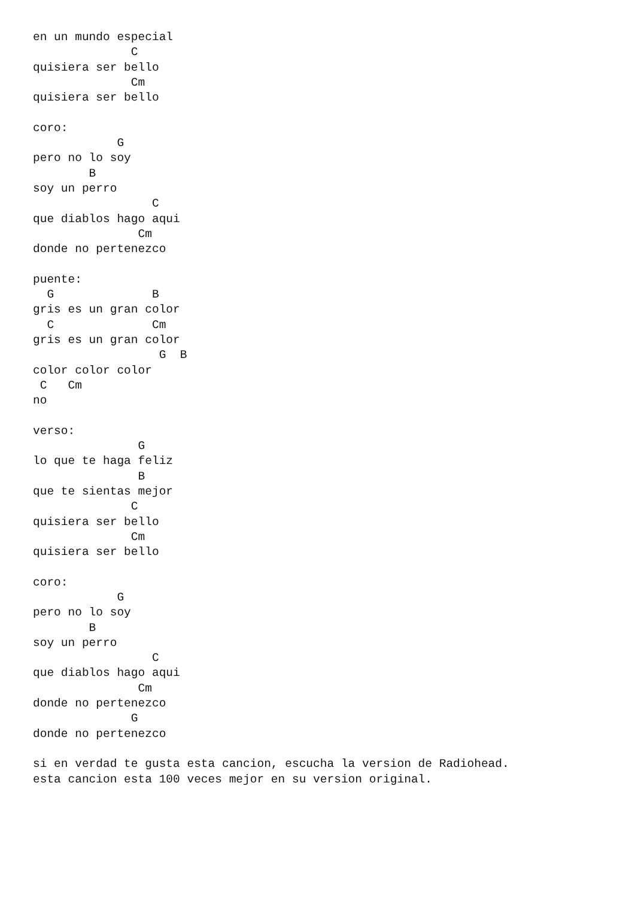en un mundo especial
              C
quisiera ser bello
              Cm
quisiera ser bello

coro:
            G
pero no lo soy
        B
soy un perro
                 C
que diablos hago aqui
               Cm
donde no pertenezco

puente:
  G              B
gris es un gran color
  C              Cm
gris es un gran color
                  G  B
color color color
 C   Cm
no

verso:
               G
lo que te haga feliz
               B
que te sientas mejor
              C
quisiera ser bello
              Cm
quisiera ser bello

coro:
            G
pero no lo soy
        B
soy un perro
                 C
que diablos hago aqui
               Cm
donde no pertenezco
              G
donde no pertenezco

si en verdad te gusta esta cancion, escucha la version de Radiohead.
esta cancion esta 100 veces mejor en su version original.